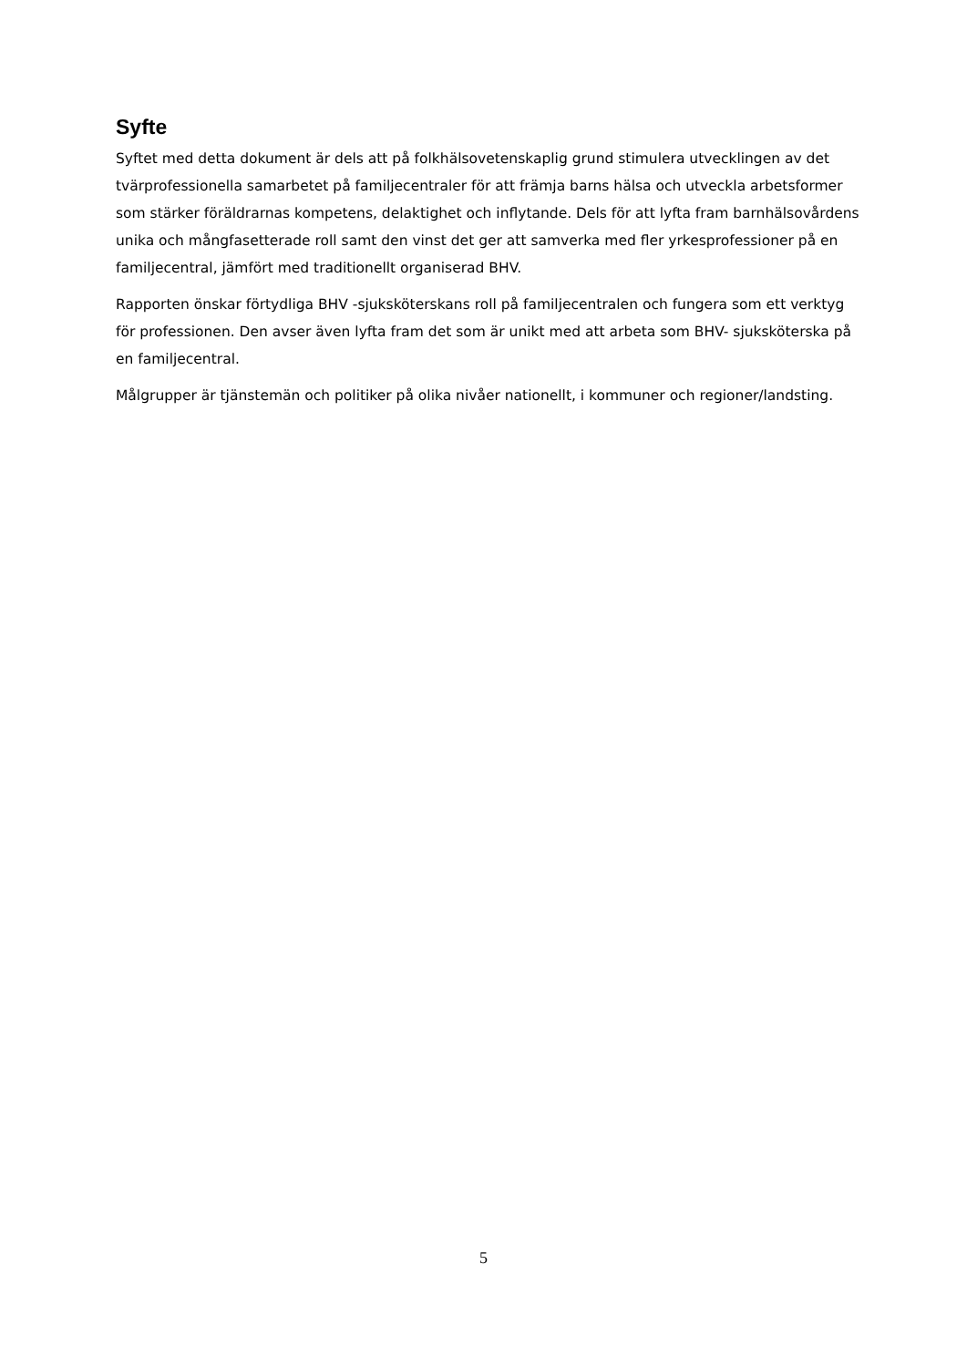Syfte
Syftet med detta dokument är dels att på folkhälsovetenskaplig grund stimulera utvecklingen av det tvärprofessionella samarbetet på familjecentraler för att främja barns hälsa och utveckla arbetsformer som stärker föräldrarnas kompetens, delaktighet och inflytande. Dels för att lyfta fram barnhälsovårdens unika och mångfasetterade roll samt den vinst det ger att samverka med fler yrkesprofessioner på en familjecentral, jämfört med traditionellt organiserad BHV.
Rapporten önskar förtydliga BHV -sjuksköterskans roll på familjecentralen och fungera som ett verktyg för professionen. Den avser även lyfta fram det som är unikt med att arbeta som BHV- sjuksköterska på en familjecentral.
Målgrupper är tjänstemän och politiker på olika nivåer nationellt, i kommuner och regioner/landsting.
5